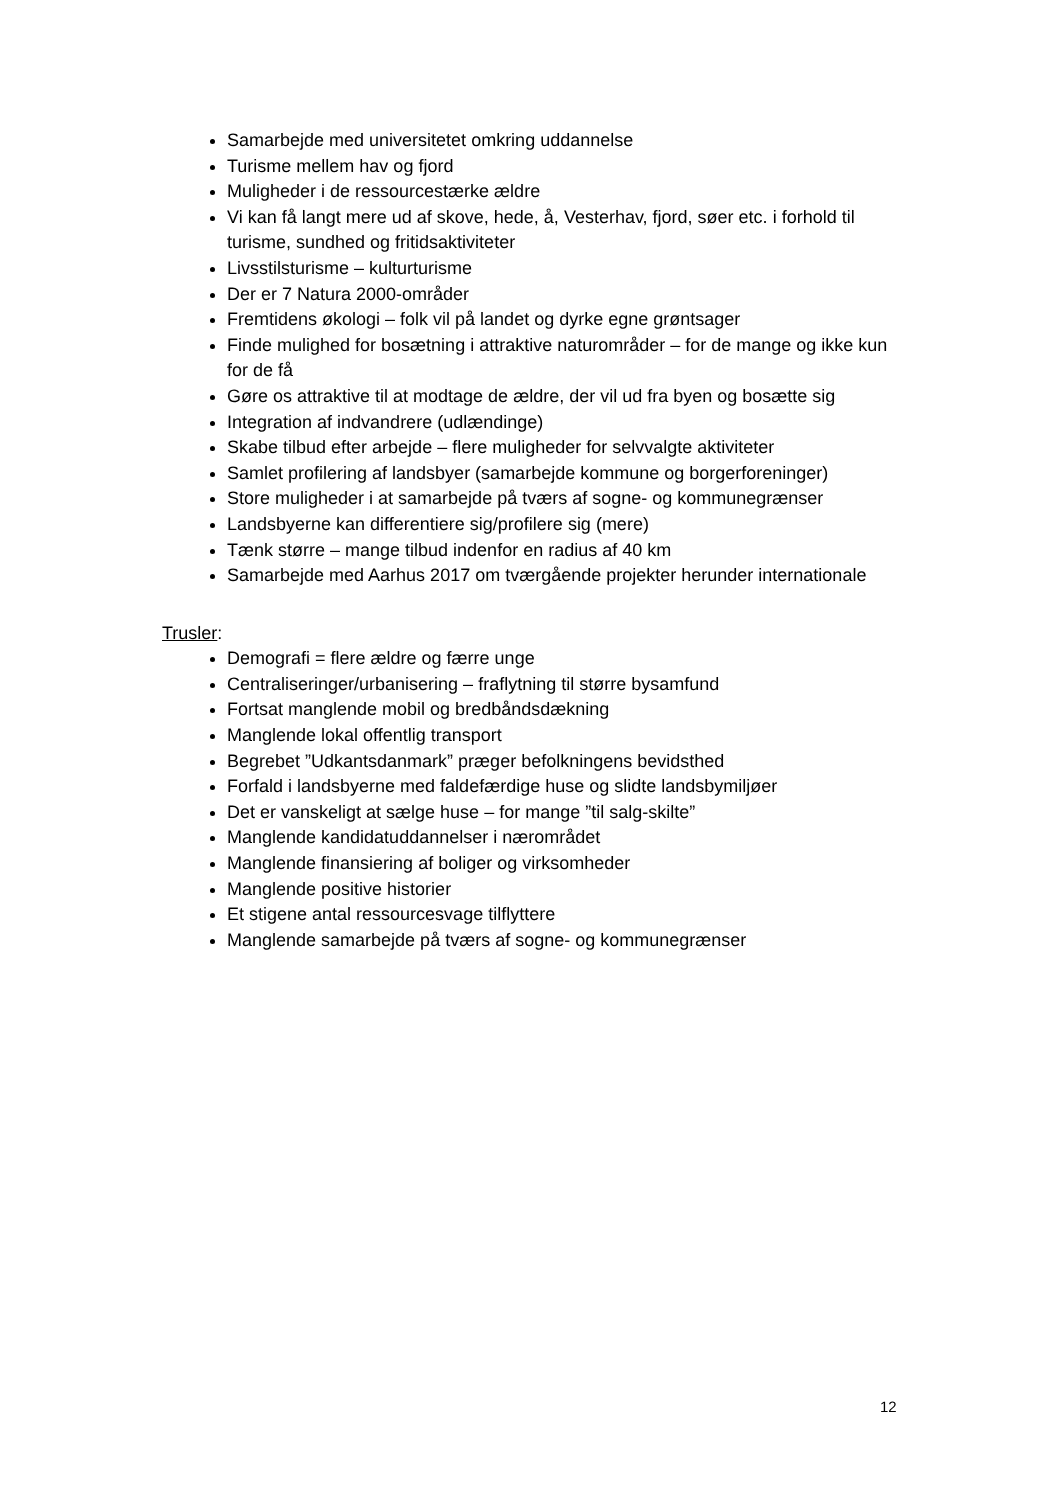Samarbejde med universitetet omkring uddannelse
Turisme mellem hav og fjord
Muligheder i de ressourcestærke ældre
Vi kan få langt mere ud af skove, hede, å, Vesterhav, fjord, søer etc. i forhold til turisme, sundhed og fritidsaktiviteter
Livsstilsturisme – kulturturisme
Der er 7 Natura 2000-områder
Fremtidens økologi – folk vil på landet og dyrke egne grøntsager
Finde mulighed for bosætning i attraktive naturområder – for de mange og ikke kun for de få
Gøre os attraktive til at modtage de ældre, der vil ud fra byen og bosætte sig
Integration af indvandrere (udlændinge)
Skabe tilbud efter arbejde – flere muligheder for selvvalgte aktiviteter
Samlet profilering af landsbyer (samarbejde kommune og borgerforeninger)
Store muligheder i at samarbejde på tværs af sogne- og kommunegrænser
Landsbyerne kan differentiere sig/profilere sig (mere)
Tænk større – mange tilbud indenfor en radius af 40 km
Samarbejde med Aarhus 2017 om tværgående projekter herunder internationale
Trusler:
Demografi = flere ældre og færre unge
Centraliseringer/urbanisering – fraflytning til større bysamfund
Fortsat manglende mobil og bredbåndsdækning
Manglende lokal offentlig transport
Begrebet ”Udkantsdanmark” præger befolkningens bevidsthed
Forfald i landsbyerne med faldefærdige huse og slidte landsbymiljøer
Det er vanskeligt at sælge huse – for mange ”til salg-skilte”
Manglende kandidatuddannelser i nærområdet
Manglende finansiering af boliger og virksomheder
Manglende positive historier
Et stigene antal ressourcesvage tilflyttere
Manglende samarbejde på tværs af sogne- og kommunegrænser
12